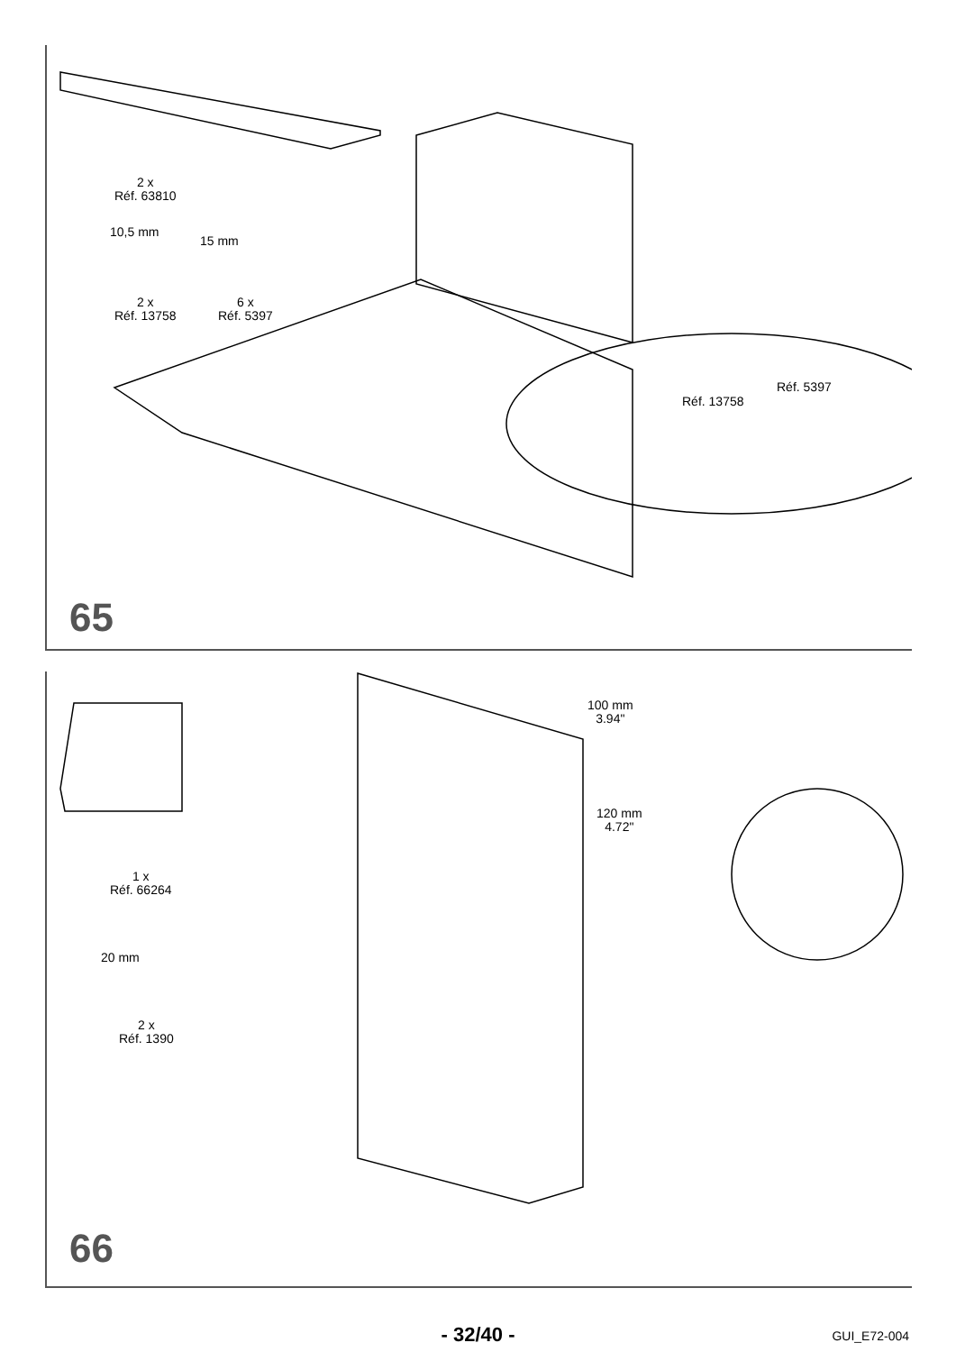2 x
Réf. 63810
2 x
Réf. 13758
6 x
Réf. 5397
10,5 mm
15 mm
Réf. 13758
Réf. 5397
65
1 x
Réf. 66264
20 mm
2 x
Réf. 1390
100 mm
3.94"
120 mm
4.72"
66
- 32/40 - GUI_E72-004